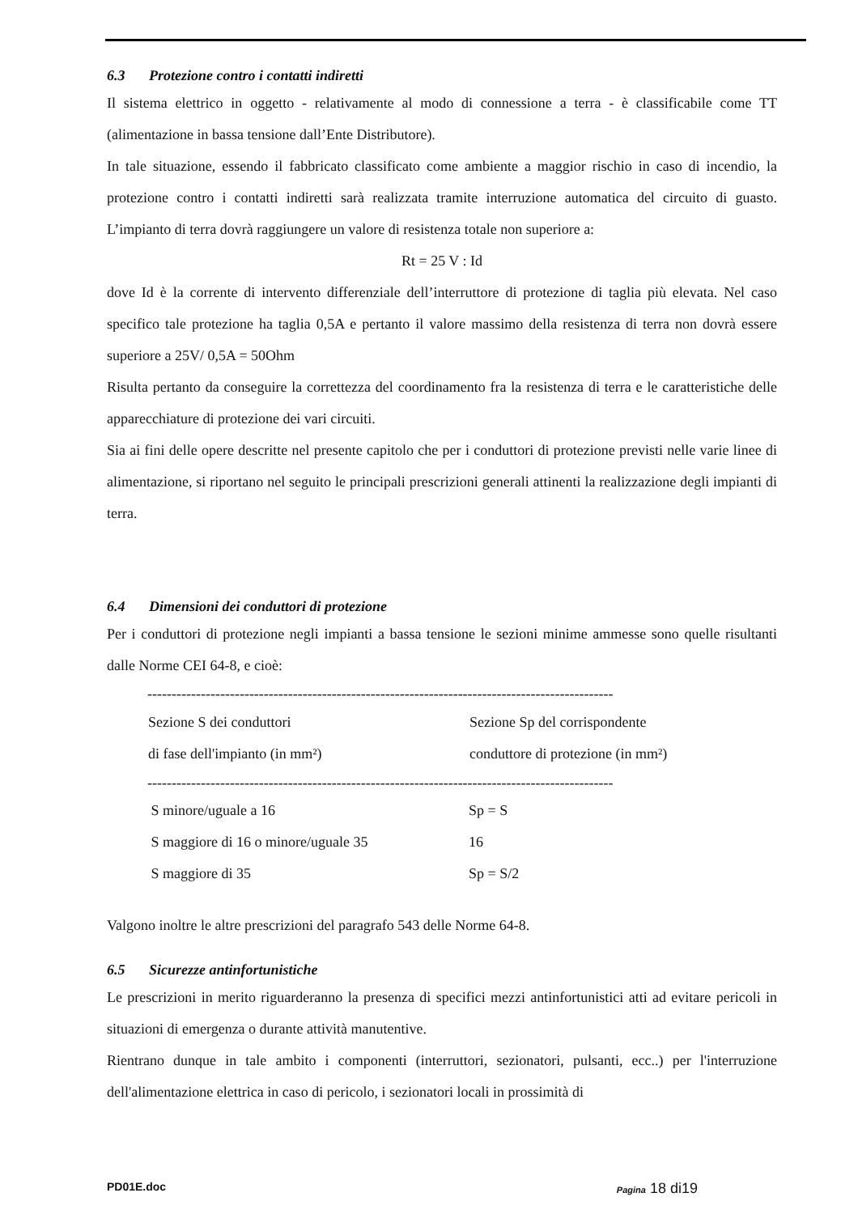6.3 Protezione contro i contatti indiretti
Il sistema elettrico in oggetto - relativamente al modo di connessione a terra - è classificabile come TT (alimentazione in bassa tensione dall’Ente Distributore).
In tale situazione, essendo il fabbricato classificato come ambiente a maggior rischio in caso di incendio, la protezione contro i contatti indiretti sarà realizzata tramite interruzione automatica del circuito di guasto. L’impianto di terra dovrà raggiungere un valore di resistenza totale non superiore a:
Rt = 25 V : Id
dove Id è la corrente di intervento differenziale dell’interruttore di protezione di taglia più elevata. Nel caso specifico tale protezione ha taglia 0,5A e pertanto il valore massimo della resistenza di terra non dovrà essere superiore a 25V/ 0,5A = 50Ohm
Risulta pertanto da conseguire la correttezza del coordinamento fra la resistenza di terra e le caratteristiche delle apparecchiature di protezione dei vari circuiti.
Sia ai fini delle opere descritte nel presente capitolo che per i conduttori di protezione previsti nelle varie linee di alimentazione, si riportano nel seguito le principali prescrizioni generali attinenti la realizzazione degli impianti di terra.
6.4 Dimensioni dei conduttori di protezione
Per i conduttori di protezione negli impianti a bassa tensione le sezioni minime ammesse sono quelle risultanti dalle Norme CEI 64-8, e cioè:
| ------------------------------------------------------------------------------------------------ | |
| Sezione S dei conduttori di fase dell'impianto (in mm²) | Sezione Sp del corrispondente conduttore di protezione (in mm²) |
| ------------------------------------------------------------------------------------------------ | |
| S minore/uguale a 16 | Sp = S |
| S maggiore di 16 o minore/uguale 35 | 16 |
| S maggiore di 35 | Sp = S/2 |
Valgono inoltre le altre prescrizioni del paragrafo 543 delle Norme 64-8.
6.5 Sicurezze antinfortunistiche
Le prescrizioni in merito riguarderanno la presenza di specifici mezzi antinfortunistici atti ad evitare pericoli in situazioni di emergenza o durante attività manutentive.
Rientrano dunque in tale ambito i componenti (interruttori, sezionatori, pulsanti, ecc..) per l'interruzione dell'alimentazione elettrica in caso di pericolo, i sezionatori locali in prossimità di
PD01E.doc Pagina 18 di19